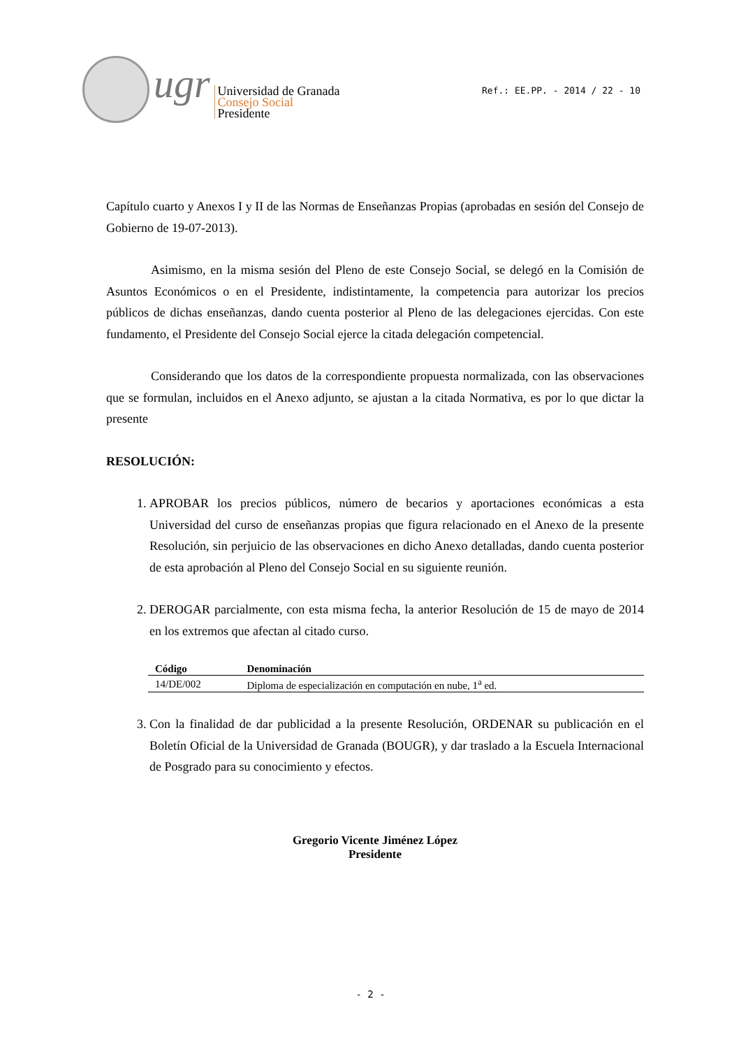ugr
Universidad de Granada
Consejo Social
Presidente
Ref.: EE.PP. - 2014 / 22 - 10
Capítulo cuarto y Anexos I y II de las Normas de Enseñanzas Propias (aprobadas en sesión del Consejo de Gobierno de 19-07-2013).
Asimismo, en la misma sesión del Pleno de este Consejo Social, se delegó en la Comisión de Asuntos Económicos o en el Presidente, indistintamente, la competencia para autorizar los precios públicos de dichas enseñanzas, dando cuenta posterior al Pleno de las delegaciones ejercidas. Con este fundamento, el Presidente del Consejo Social ejerce la citada delegación competencial.
Considerando que los datos de la correspondiente propuesta normalizada, con las observaciones que se formulan, incluidos en el Anexo adjunto, se ajustan a la citada Normativa, es por lo que dictar la presente
RESOLUCIÓN:
1. APROBAR los precios públicos, número de becarios y aportaciones económicas a esta Universidad del curso de enseñanzas propias que figura relacionado en el Anexo de la presente Resolución, sin perjuicio de las observaciones en dicho Anexo detalladas, dando cuenta posterior de esta aprobación al Pleno del Consejo Social en su siguiente reunión.
2. DEROGAR parcialmente, con esta misma fecha, la anterior Resolución de 15 de mayo de 2014 en los extremos que afectan al citado curso.
| Código | Denominación |
| --- | --- |
| 14/DE/002 | Diploma de especialización en computación en nube, 1<sup>a</sup> ed. |
3. Con la finalidad de dar publicidad a la presente Resolución, ORDENAR su publicación en el Boletín Oficial de la Universidad de Granada (BOUGR), y dar traslado a la Escuela Internacional de Posgrado para su conocimiento y efectos.
Gregorio Vicente Jiménez López
Presidente
- 2 -